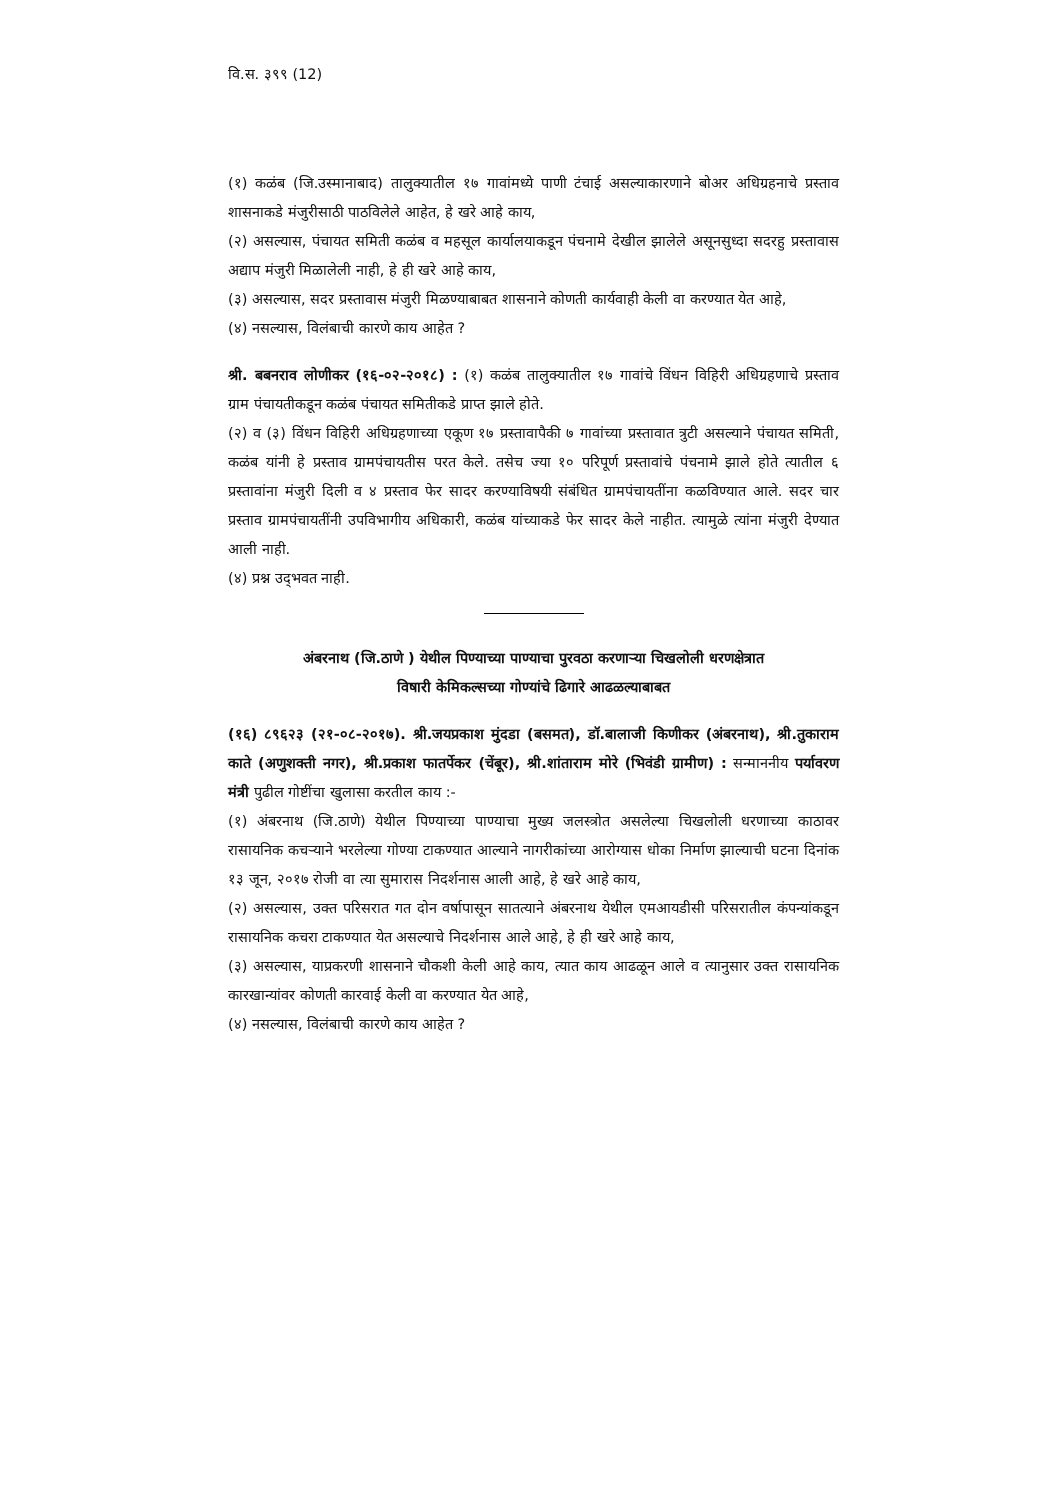वि.स. ३९९ (12)
(१) कळंब (जि.उस्मानाबाद) तालुक्यातील १७ गावांमध्ये पाणी टंचाई असल्याकारणाने बोअर अधिग्रहनाचे प्रस्ताव शासनाकडे मंजुरीसाठी पाठविलेले आहेत, हे खरे आहे काय,
(२) असल्यास, पंचायत समिती कळंब व महसूल कार्यालयाकडून पंचनामे देखील झालेले असूनसुध्दा सदरहु प्रस्तावास अद्याप मंजुरी मिळालेली नाही, हे ही खरे आहे काय,
(३) असल्यास, सदर प्रस्तावास मंजुरी मिळण्याबाबत शासनाने कोणती कार्यवाही केली वा करण्यात येत आहे,
(४) नसल्यास, विलंबाची कारणे काय आहेत ?
श्री. बबनराव लोणीकर (१६-०२-२०१८) : (१) कळंब तालुक्यातील १७ गावांचे विंधन विहिरी अधिग्रहणाचे प्रस्ताव ग्राम पंचायतीकडून कळंब पंचायत समितीकडे प्राप्त झाले होते.
(२) व (३) विंधन विहिरी अधिग्रहणाच्या एकूण १७ प्रस्तावापैकी ७ गावांच्या प्रस्तावात त्रुटी असल्याने पंचायत समिती, कळंब यांनी हे प्रस्ताव ग्रामपंचायतीस परत केले. तसेच ज्या १० परिपूर्ण प्रस्तावांचे पंचनामे झाले होते त्यातील ६ प्रस्तावांना मंजुरी दिली व ४ प्रस्ताव फेर सादर करण्याविषयी संबंधित ग्रामपंचायतींना कळविण्यात आले. सदर चार प्रस्ताव ग्रामपंचायतींनी उपविभागीय अधिकारी, कळंब यांच्याकडे फेर सादर केले नाहीत. त्यामुळे त्यांना मंजुरी देण्यात आली नाही.
(४) प्रश्न उद्‌भवत नाही.
अंबरनाथ (जि.ठाणे ) येथील पिण्याच्या पाण्याचा पुरवठा करणाऱ्या चिखलोली धरणक्षेत्रात
विषारी केमिकल्सच्या गोण्यांचे ढिगारे आढळल्याबाबत
(१६) ८९६२३ (२१-०८-२०१७). श्री.जयप्रकाश मुंदडा (बसमत), डॉ.बालाजी किणीकर (अंबरनाथ), श्री.तुकाराम काते (अणुशक्ती नगर), श्री.प्रकाश फातर्पेकर (चेंबूर), श्री.शांताराम मोरे (भिवंडी ग्रामीण) : सन्माननीय पर्यावरण मंत्री पुढील गोष्टींचा खुलासा करतील काय :-
(१) अंबरनाथ (जि.ठाणे) येथील पिण्याच्या पाण्याचा मुख्य जलस्त्रोत असलेल्या चिखलोली धरणाच्या काठावर रासायनिक कचऱ्याने भरलेल्या गोण्या टाकण्यात आल्याने नागरीकांच्या आरोग्यास धोका निर्माण झाल्याची घटना दिनांक १३ जून, २०१७ रोजी वा त्या सुमारास निदर्शनास आली आहे, हे खरे आहे काय,
(२) असल्यास, उक्त परिसरात गत दोन वर्षापासून सातत्याने अंबरनाथ येथील एमआयडीसी परिसरातील कंपन्यांकडून रासायनिक कचरा टाकण्यात येत असल्याचे निदर्शनास आले आहे, हे ही खरे आहे काय,
(३) असल्यास, याप्रकरणी शासनाने चौकशी केली आहे काय, त्यात काय आढळून आले व त्यानुसार उक्त रासायनिक कारखान्यांवर कोणती कारवाई केली वा करण्यात येत आहे,
(४) नसल्यास, विलंबाची कारणे काय आहेत ?